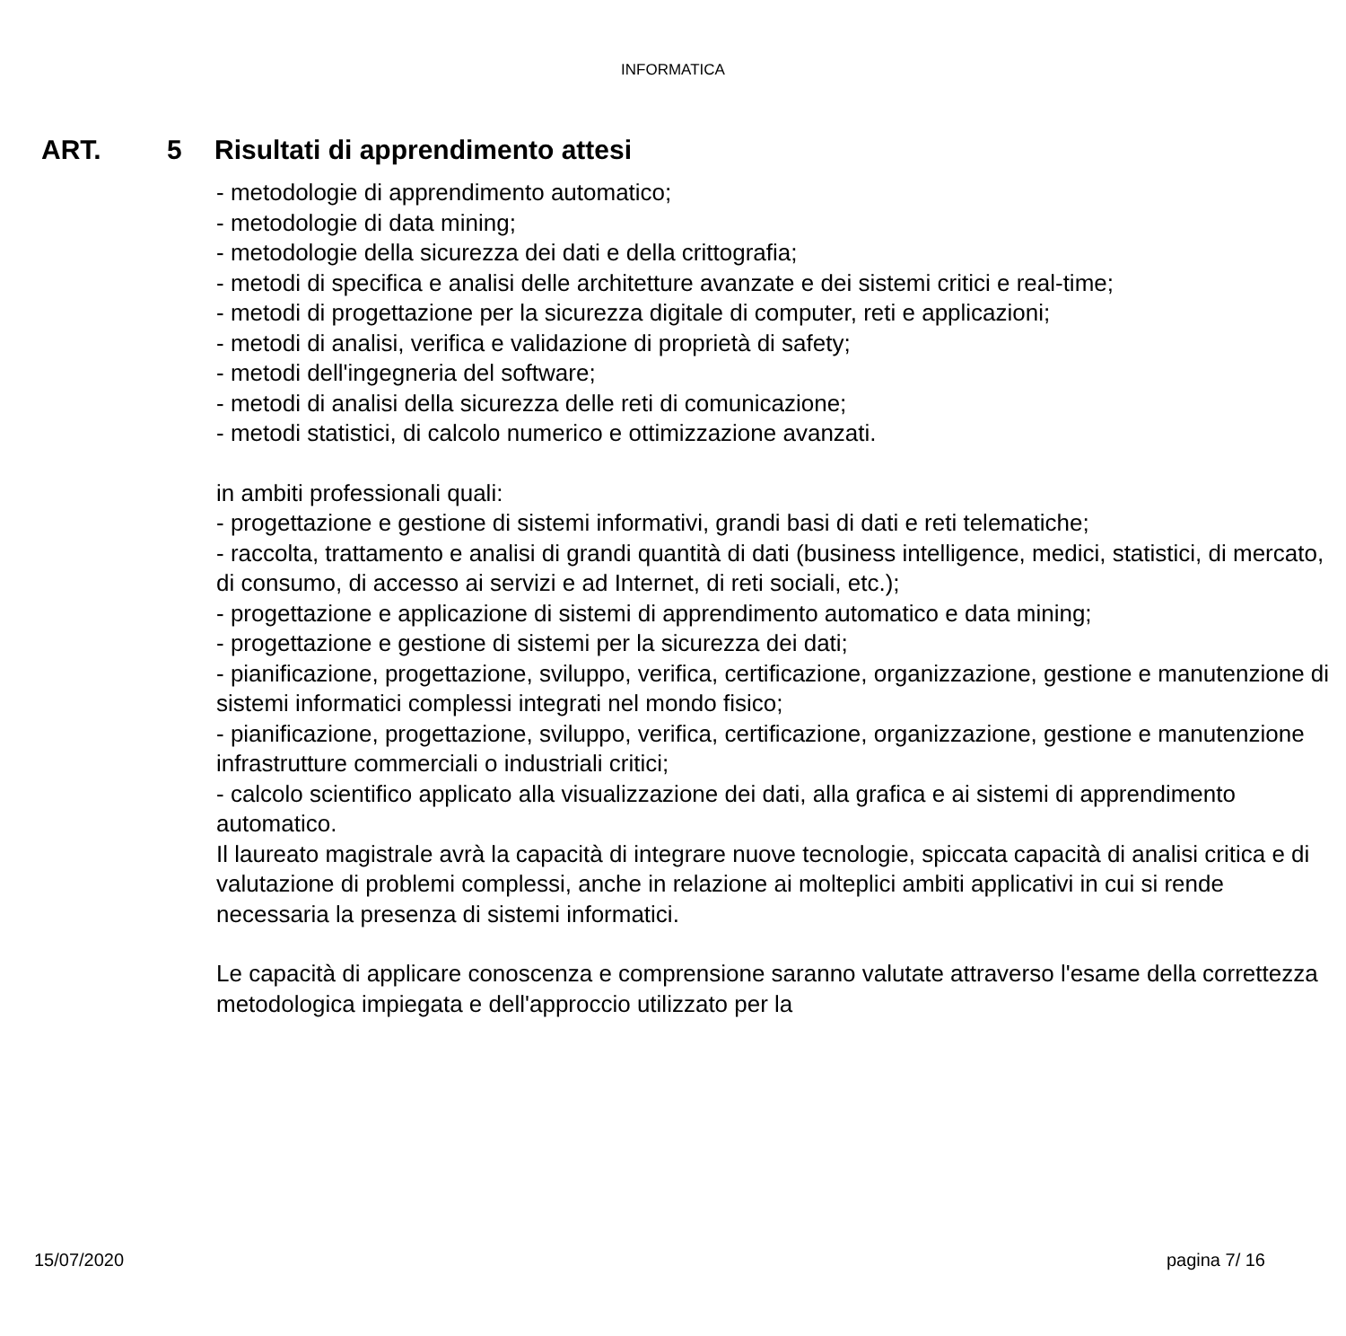INFORMATICA
ART. 5 Risultati di apprendimento attesi
- metodologie di apprendimento automatico;
- metodologie di data mining;
- metodologie della sicurezza dei dati e della crittografia;
- metodi di specifica e analisi delle architetture avanzate e dei sistemi critici e real-time;
- metodi di progettazione per la sicurezza digitale di computer, reti e applicazioni;
- metodi di analisi, verifica e validazione di proprietà di safety;
- metodi dell'ingegneria del software;
- metodi di analisi della sicurezza delle reti di comunicazione;
- metodi statistici, di calcolo numerico e ottimizzazione avanzati.
in ambiti professionali quali:
- progettazione e gestione di sistemi informativi, grandi basi di dati e reti telematiche;
- raccolta, trattamento e analisi di grandi quantità di dati (business intelligence, medici, statistici, di mercato, di consumo, di accesso ai servizi e ad Internet, di reti sociali, etc.);
- progettazione e applicazione di sistemi di apprendimento automatico e data mining;
- progettazione e gestione di sistemi per la sicurezza dei dati;
- pianificazione, progettazione, sviluppo, verifica, certificazione, organizzazione, gestione e manutenzione di sistemi informatici complessi integrati nel mondo fisico;
- pianificazione, progettazione, sviluppo, verifica, certificazione, organizzazione, gestione e manutenzione infrastrutture commerciali o industriali critici;
- calcolo scientifico applicato alla visualizzazione dei dati, alla grafica e ai sistemi di apprendimento automatico.
Il laureato magistrale avrà la capacità di integrare nuove tecnologie, spiccata capacità di analisi critica e di valutazione di problemi complessi, anche in relazione ai molteplici ambiti applicativi in cui si rende necessaria la presenza di sistemi informatici.
Le capacità di applicare conoscenza e comprensione saranno valutate attraverso l'esame della correttezza metodologica impiegata e dell'approccio utilizzato per la
15/07/2020 pagina 7/ 16